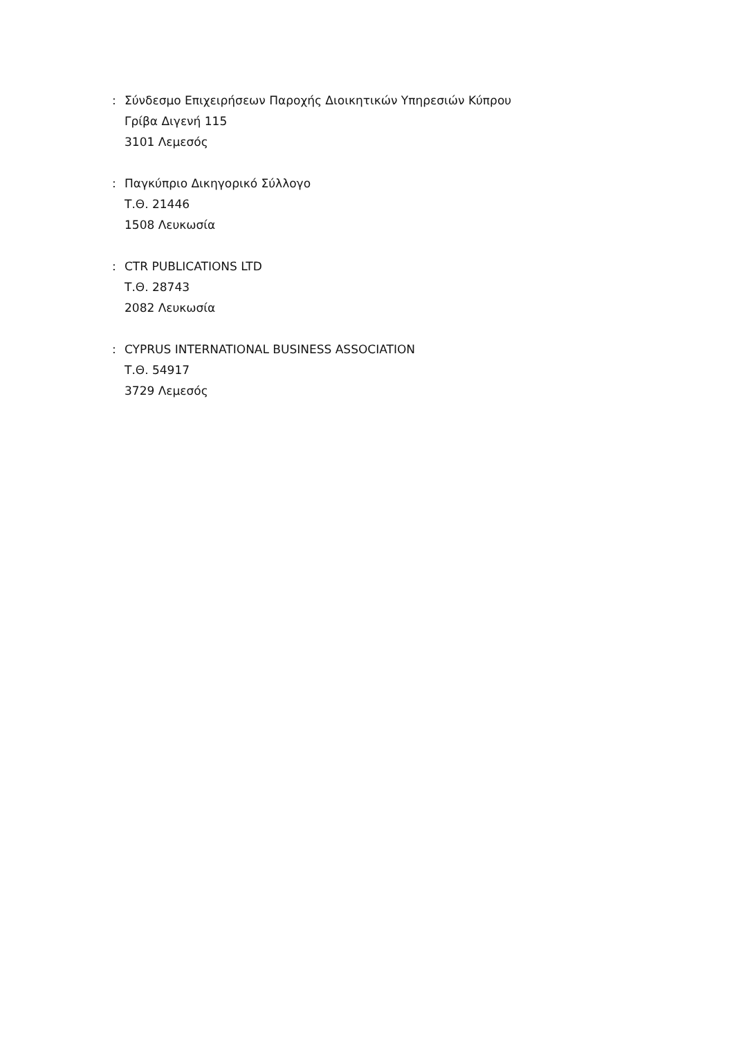: Σύνδεσμο Επιχειρήσεων Παροχής Διοικητικών Υπηρεσιών Κύπρου
Γρίβα Διγενή 115
3101 Λεμεσός
: Παγκύπριο Δικηγορικό Σύλλογο
Τ.Θ. 21446
1508 Λευκωσία
: CTR PUBLICATIONS LTD
Τ.Θ. 28743
2082 Λευκωσία
: CYPRUS INTERNATIONAL BUSINESS ASSOCIATION
Τ.Θ. 54917
3729 Λεμεσός